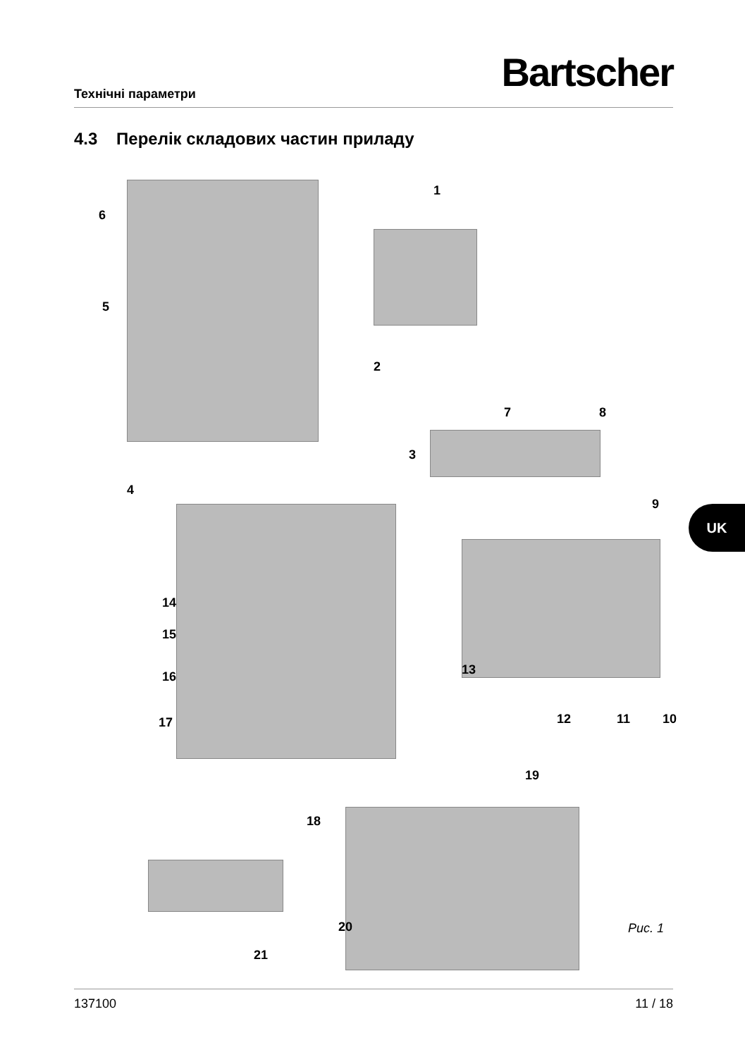Bartscher Технічні параметри
4.3 Перелік складових частин приладу
1
2
3
4
5
6
7 8
9
10 11 12
13
14
15
16
17
18
19
20
21
Рис. 1
UK
137100 11 / 18